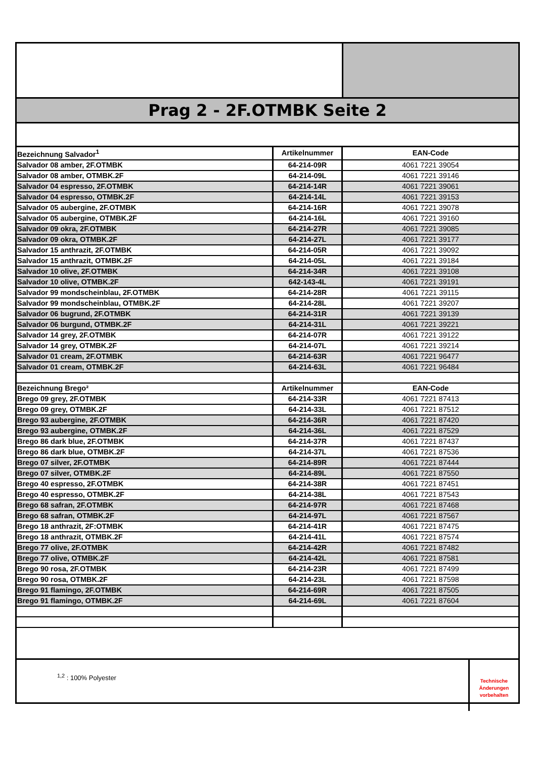Prag 2 - 2F.OTMBK Seite 2
| Bezeichnung Salvador<sup>1</sup> | Artikelnummer | EAN-Code |
| --- | --- | --- |
| Salvador 08 amber, 2F.OTMBK | 64-214-09R | 4061 7221 39054 |
| Salvador 08 amber, OTMBK.2F | 64-214-09L | 4061 7221 39146 |
| Salvador 04 espresso, 2F.OTMBK | 64-214-14R | 4061 7221 39061 |
| Salvador 04 espresso, OTMBK.2F | 64-214-14L | 4061 7221 39153 |
| Salvador 05 aubergine, 2F.OTMBK | 64-214-16R | 4061 7221 39078 |
| Salvador 05 aubergine, OTMBK.2F | 64-214-16L | 4061 7221 39160 |
| Salvador 09 okra, 2F.OTMBK | 64-214-27R | 4061 7221 39085 |
| Salvador 09 okra, OTMBK.2F | 64-214-27L | 4061 7221 39177 |
| Salvador 15 anthrazit, 2F.OTMBK | 64-214-05R | 4061 7221 39092 |
| Salvador 15 anthrazit, OTMBK.2F | 64-214-05L | 4061 7221 39184 |
| Salvador 10 olive, 2F.OTMBK | 64-214-34R | 4061 7221 39108 |
| Salvador 10 olive, OTMBK.2F | 642-143-4L | 4061 7221 39191 |
| Salvador 99 mondscheinblau, 2F.OTMBK | 64-214-28R | 4061 7221 39115 |
| Salvador 99 mondscheinblau, OTMBK.2F | 64-214-28L | 4061 7221 39207 |
| Salvador 06 bugrund, 2F.OTMBK | 64-214-31R | 4061 7221 39139 |
| Salvador 06 burgund, OTMBK.2F | 64-214-31L | 4061 7221 39221 |
| Salvador 14 grey, 2F.OTMBK | 64-214-07R | 4061 7221 39122 |
| Salvador 14 grey, OTMBK.2F | 64-214-07L | 4061 7221 39214 |
| Salvador 01 cream, 2F.OTMBK | 64-214-63R | 4061 7221 96477 |
| Salvador 01 cream, OTMBK.2F | 64-214-63L | 4061 7221 96484 |
| Bezeichnung Brego² | Artikelnummer | EAN-Code |
| Brego 09 grey, 2F.OTMBK | 64-214-33R | 4061 7221 87413 |
| Brego 09 grey, OTMBK.2F | 64-214-33L | 4061 7221 87512 |
| Brego 93 aubergine, 2F.OTMBK | 64-214-36R | 4061 7221 87420 |
| Brego 93 aubergine, OTMBK.2F | 64-214-36L | 4061 7221 87529 |
| Brego 86 dark blue, 2F.OTMBK | 64-214-37R | 4061 7221 87437 |
| Brego 86 dark blue, OTMBK.2F | 64-214-37L | 4061 7221 87536 |
| Brego 07 silver, 2F.OTMBK | 64-214-89R | 4061 7221 87444 |
| Brego 07 silver, OTMBK.2F | 64-214-89L | 4061 7221 87550 |
| Brego 40 espresso, 2F.OTMBK | 64-214-38R | 4061 7221 87451 |
| Brego 40 espresso, OTMBK.2F | 64-214-38L | 4061 7221 87543 |
| Brego 68 safran, 2F.OTMBK | 64-214-97R | 4061 7221 87468 |
| Brego 68 safran, OTMBK.2F | 64-214-97L | 4061 7221 87567 |
| Brego 18 anthrazit, 2F:OTMBK | 64-214-41R | 4061 7221 87475 |
| Brego 18 anthrazit, OTMBK.2F | 64-214-41L | 4061 7221 87574 |
| Brego 77 olive, 2F.OTMBK | 64-214-42R | 4061 7221 87482 |
| Brego 77 olive, OTMBK.2F | 64-214-42L | 4061 7221 87581 |
| Brego 90 rosa, 2F.OTMBK | 64-214-23R | 4061 7221 87499 |
| Brego 90 rosa, OTMBK.2F | 64-214-23L | 4061 7221 87598 |
| Brego 91 flamingo, 2F.OTMBK | 64-214-69R | 4061 7221 87505 |
| Brego 91 flamingo, OTMBK.2F | 64-214-69L | 4061 7221 87604 |
<sup>1,2</sup> : 100% Polyester
Technische
Änderungen
vorbehalten